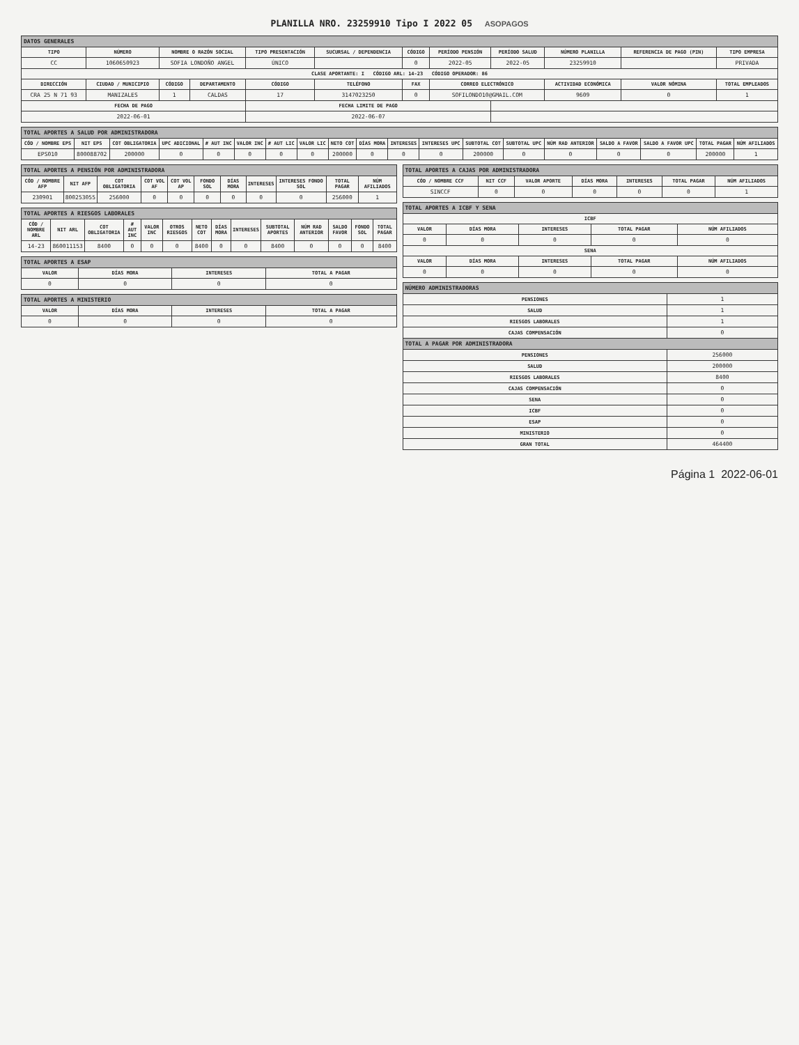PLANILLA NRO. 23259910 Tipo I 2022 05 ASOPAGOS
| DATOS GENERALES | | | | | | | | | | | |
| TIPO | NÚMERO | NOMBRE O RAZÓN SOCIAL | | TIPO PRESENTACIÓN | SUCURSAL / DEPENDENCIA | CÓDIGO | PERÍODO PENSIÓN | PERÍODO SALUD | NÚMERO PLANILLA | REFERENCIA DE PAGO (PIN) | TIPO EMPRESA |
| CC | 1060650923 | SOFIA LONDOÑO ANGEL | | ÚNICO | | 0 | 2022-05 | 2022-05 | 23259910 | | PRIVADA |
| CLASE APORTANTE: I CÓDIGO ARL: 14-23 CÓDIGO OPERADOR: 86 | | | | | | | | | | | |
| DIRECCIÓN | CIUDAD / MUNICIPIO | CÓDIGO | DEPARTAMENTO | CÓDIGO | TELÉFONO | FAX | CORREO ELECTRÓNICO | | ACTIVIDAD ECONÓMICA | VALOR NÓMINA | TOTAL EMPLEADOS |
| CRA 25 N 71 93 | MANIZALES | 1 | CALDAS | 17 | 3147023250 | 0 | SOFILONDO10@GMAIL.COM | | 9609 | 0 | 1 |
| FECHA DE PAGO | | | | FECHA LIMITE DE PAGO | | | | | | | |
| 2022-06-01 | | | | 2022-06-07 | | | | | | | |
| TOTAL APORTES A SALUD POR ADMINISTRADORA | | | | | | | | | | | | | | | | | | |
| CÓD / NOMBRE EPS | NIT EPS | COT OBLIGATORIA | UPC ADICIONAL | # AUT INC | VALOR INC | # AUT LIC | VALOR LIC | NETO COT | DÍAS MORA | INTERESES | INTERESES UPC | SUBTOTAL COT | SUBTOTAL UPC | NÚM RAD ANTERIOR | SALDO A FAVOR | SALDO A FAVOR UPC | TOTAL PAGAR | NÚM AFILIADOS |
| EPS010 | 800088702 | 200000 | 0 | 0 | 0 | 0 | 0 | 200000 | 0 | 0 | 0 | 200000 | 0 | 0 | 0 | 0 | 200000 | 1 |
| TOTAL APORTES A PENSIÓN POR ADMINISTRADORA | | | | | | | | | | |
| CÓD / NOMBRE AFP | NIT AFP | COT OBLIGATORIA | COT VOL AF | COT VOL AP | FONDO SOL | DÍAS MORA | INTERESES | INTERESES FONDO SOL | TOTAL PAGAR | NÚM AFILIADOS |
| 230901 | 800253055 | 256000 | 0 | 0 | 0 | 0 | 0 | 0 | 256000 | 1 |
| TOTAL APORTES A RIESGOS LABORALES | | | | | | | | | | | | | |
| CÓD / NOMBRE ARL | NIT ARL | COT OBLIGATORIA | # AUT INC | VALOR INC | OTROS RIESGOS | NETO COT | DÍAS MORA | INTERESES | SUBTOTAL APORTES | NÚM RAD ANTERIOR | SALDO FAVOR | FONDO SOL | TOTAL PAGAR |
| 14-23 | 860011153 | 8400 | 0 | 0 | 0 | 8400 | 0 | 0 | 8400 | 0 | 0 | 0 | 8400 |
| TOTAL APORTES A ESAP | | | |
| VALOR | DÍAS MORA | INTERESES | TOTAL A PAGAR |
| 0 | 0 | 0 | 0 |
| TOTAL APORTES A MINISTERIO | | | |
| VALOR | DÍAS MORA | INTERESES | TOTAL A PAGAR |
| 0 | 0 | 0 | 0 |
| TOTAL APORTES A CAJAS POR ADMINISTRADORA | | | | | | |
| CÓD / NOMBRE CCF | NIT CCF | VALOR APORTE | DÍAS MORA | INTERESES | TOTAL PAGAR | NÚM AFILIADOS |
| SINCCF | 0 | 0 | 0 | 0 | 0 | 1 |
| TOTAL APORTES A ICBF Y SENA | | | | |
| ICBF | | | | |
| VALOR | DÍAS MORA | INTERESES | TOTAL PAGAR | NÚM AFILIADOS |
| 0 | 0 | 0 | 0 | 0 |
| SENA | | | | |
| VALOR | DÍAS MORA | INTERESES | TOTAL PAGAR | NÚM AFILIADOS |
| 0 | 0 | 0 | 0 | 0 |
| NÚMERO ADMINISTRADORAS | |
| PENSIONES | 1 |
| SALUD | 1 |
| RIESGOS LABORALES | 1 |
| CAJAS COMPENSACIÓN | 0 |
| TOTAL A PAGAR POR ADMINISTRADORA | |
| PENSIONES | 256000 |
| SALUD | 200000 |
| RIESGOS LABORALES | 8400 |
| CAJAS COMPENSACIÓN | 0 |
| SENA | 0 |
| ICBF | 0 |
| ESAP | 0 |
| MINISTERIO | 0 |
| GRAN TOTAL | 464400 |
Página 1 2022-06-01